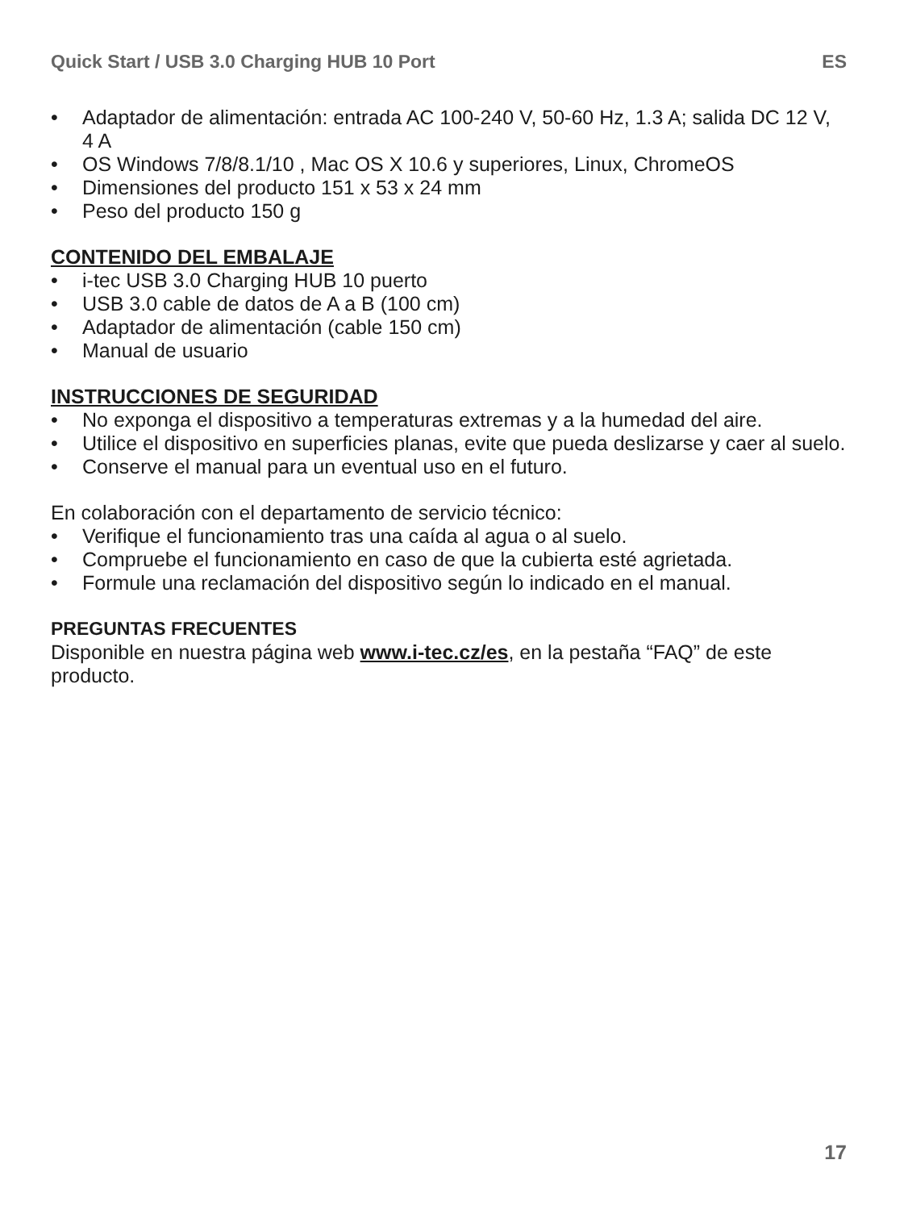Quick Start / USB 3.0 Charging HUB 10 Port ES
• Adaptador de alimentación: entrada AC 100-240 V, 50-60 Hz, 1.3 A; salida DC 12 V, 4 A
• OS Windows 7/8/8.1/10 , Mac OS X 10.6 y superiores, Linux, ChromeOS
• Dimensiones del producto 151 x 53 x 24 mm
• Peso del producto 150 g
CONTENIDO DEL EMBALAJE
• i-tec USB 3.0 Charging HUB 10 puerto
• USB 3.0 cable de datos de A a B (100 cm)
• Adaptador de alimentación (cable 150 cm)
• Manual de usuario
INSTRUCCIONES DE SEGURIDAD
• No exponga el dispositivo a temperaturas extremas y a la humedad del aire.
• Utilice el dispositivo en superficies planas, evite que pueda deslizarse y caer al suelo.
• Conserve el manual para un eventual uso en el futuro.
En colaboración con el departamento de servicio técnico:
• Verifique el funcionamiento tras una caída al agua o al suelo.
• Compruebe el funcionamiento en caso de que la cubierta esté agrietada.
• Formule una reclamación del dispositivo según lo indicado en el manual.
PREGUNTAS FRECUENTES
Disponible en nuestra página web www.i-tec.cz/es, en la pestaña “FAQ” de este producto.
17